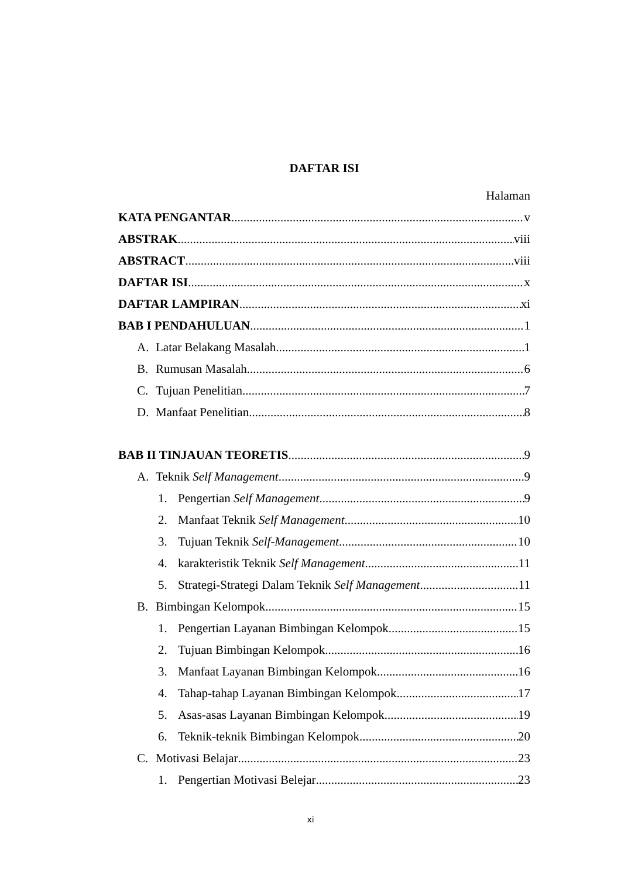DAFTAR ISI
Halaman
KATA PENGANTAR v
ABSTRAK viii
ABSTRACT viii
DAFTAR ISI x
DAFTAR LAMPIRAN xi
BAB I PENDAHULUAN 1
A. Latar Belakang Masalah 1
B. Rumusan Masalah 6
C. Tujuan Penelitian 7
D. Manfaat Penelitian 8
BAB II TINJAUAN TEORETIS 9
A. Teknik Self Management 9
1. Pengertian Self Management 9
2. Manfaat Teknik Self Management 10
3. Tujuan Teknik Self-Management 10
4. karakteristik Teknik Self Management 11
5. Strategi-Strategi Dalam Teknik Self Management 11
B. Bimbingan Kelompok 15
1. Pengertian Layanan Bimbingan Kelompok 15
2. Tujuan Bimbingan Kelompok 16
3. Manfaat Layanan Bimbingan Kelompok 16
4. Tahap-tahap Layanan Bimbingan Kelompok 17
5. Asas-asas Layanan Bimbingan Kelompok 19
6. Teknik-teknik Bimbingan Kelompok 20
C. Motivasi Belajar 23
1. Pengertian Motivasi Belejar 23
xi